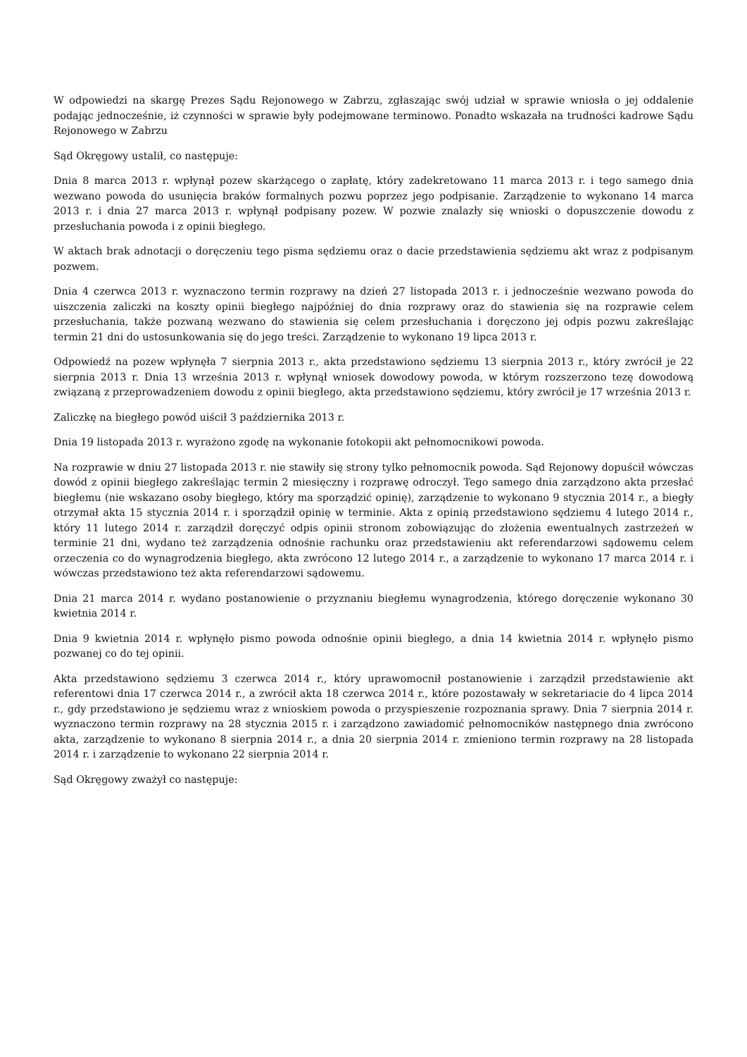W odpowiedzi na skargę Prezes Sądu Rejonowego w Zabrzu, zgłaszając swój udział w sprawie wniosła o jej oddalenie podając jednocześnie, iż czynności w sprawie były podejmowane terminowo. Ponadto wskazała na trudności kadrowe Sądu Rejonowego w Zabrzu
Sąd Okręgowy ustalił, co następuje:
Dnia 8 marca 2013 r. wpłynął pozew skarżącego o zapłatę, który zadekretowano 11 marca 2013 r. i tego samego dnia wezwano powoda do usunięcia braków formalnych pozwu poprzez jego podpisanie. Zarządzenie to wykonano 14 marca 2013 r. i dnia 27 marca 2013 r. wpłynął podpisany pozew. W pozwie znalazły się wnioski o dopuszczenie dowodu z przesłuchania powoda i z opinii biegłego.
W aktach brak adnotacji o doręczeniu tego pisma sędziemu oraz o dacie przedstawienia sędziemu akt wraz z podpisanym pozwem.
Dnia 4 czerwca 2013 r. wyznaczono termin rozprawy na dzień 27 listopada 2013 r. i jednocześnie wezwano powoda do uiszczenia zaliczki na koszty opinii biegłego najpóźniej do dnia rozprawy oraz do stawienia się na rozprawie celem przesłuchania, także pozwaną wezwano do stawienia się celem przesłuchania i doręczono jej odpis pozwu zakreślając termin 21 dni do ustosunkowania się do jego treści. Zarządzenie to wykonano 19 lipca 2013 r.
Odpowiedź na pozew wpłynęła 7 sierpnia 2013 r., akta przedstawiono sędziemu 13 sierpnia 2013 r., który zwrócił je 22 sierpnia 2013 r. Dnia 13 września 2013 r. wpłynął wniosek dowodowy powoda, w którym rozszerzono tezę dowodową związaną z przeprowadzeniem dowodu z opinii biegłego, akta przedstawiono sędziemu, który zwrócił je 17 września 2013 r.
Zaliczkę na biegłego powód uiścił 3 października 2013 r.
Dnia 19 listopada 2013 r. wyrażono zgodę na wykonanie fotokopii akt pełnomocnikowi powoda.
Na rozprawie w dniu 27 listopada 2013 r. nie stawiły się strony tylko pełnomocnik powoda. Sąd Rejonowy dopuścił wówczas dowód z opinii biegłego zakreślając termin 2 miesięczny i rozprawę odroczył. Tego samego dnia zarządzono akta przesłać biegłemu (nie wskazano osoby biegłego, który ma sporządzić opinię), zarządzenie to wykonano 9 stycznia 2014 r., a biegły otrzymał akta 15 stycznia 2014 r. i sporządził opinię w terminie. Akta z opinią przedstawiono sędziemu 4 lutego 2014 r., który 11 lutego 2014 r. zarządził doręczyć odpis opinii stronom zobowiązując do złożenia ewentualnych zastrzeżeń w terminie 21 dni, wydano też zarządzenia odnośnie rachunku oraz przedstawieniu akt referendarzowi sądowemu celem orzeczenia co do wynagrodzenia biegłego, akta zwrócono 12 lutego 2014 r., a zarządzenie to wykonano 17 marca 2014 r. i wówczas przedstawiono też akta referendarzowi sądowemu.
Dnia 21 marca 2014 r. wydano postanowienie o przyznaniu biegłemu wynagrodzenia, którego doręczenie wykonano 30 kwietnia 2014 r.
Dnia 9 kwietnia 2014 r. wpłynęło pismo powoda odnośnie opinii biegłego, a dnia 14 kwietnia 2014 r. wpłynęło pismo pozwanej co do tej opinii.
Akta przedstawiono sędziemu 3 czerwca 2014 r., który uprawomocnił postanowienie i zarządził przedstawienie akt referentowi dnia 17 czerwca 2014 r., a zwrócił akta 18 czerwca 2014 r., które pozostawały w sekretariacie do 4 lipca 2014 r., gdy przedstawiono je sędziemu wraz z wnioskiem powoda o przyspieszenie rozpoznania sprawy. Dnia 7 sierpnia 2014 r. wyznaczono termin rozprawy na 28 stycznia 2015 r. i zarządzono zawiadomić pełnomocników następnego dnia zwrócono akta, zarządzenie to wykonano 8 sierpnia 2014 r., a dnia 20 sierpnia 2014 r. zmieniono termin rozprawy na 28 listopada 2014 r. i zarządzenie to wykonano 22 sierpnia 2014 r.
Sąd Okręgowy zważył co następuje: